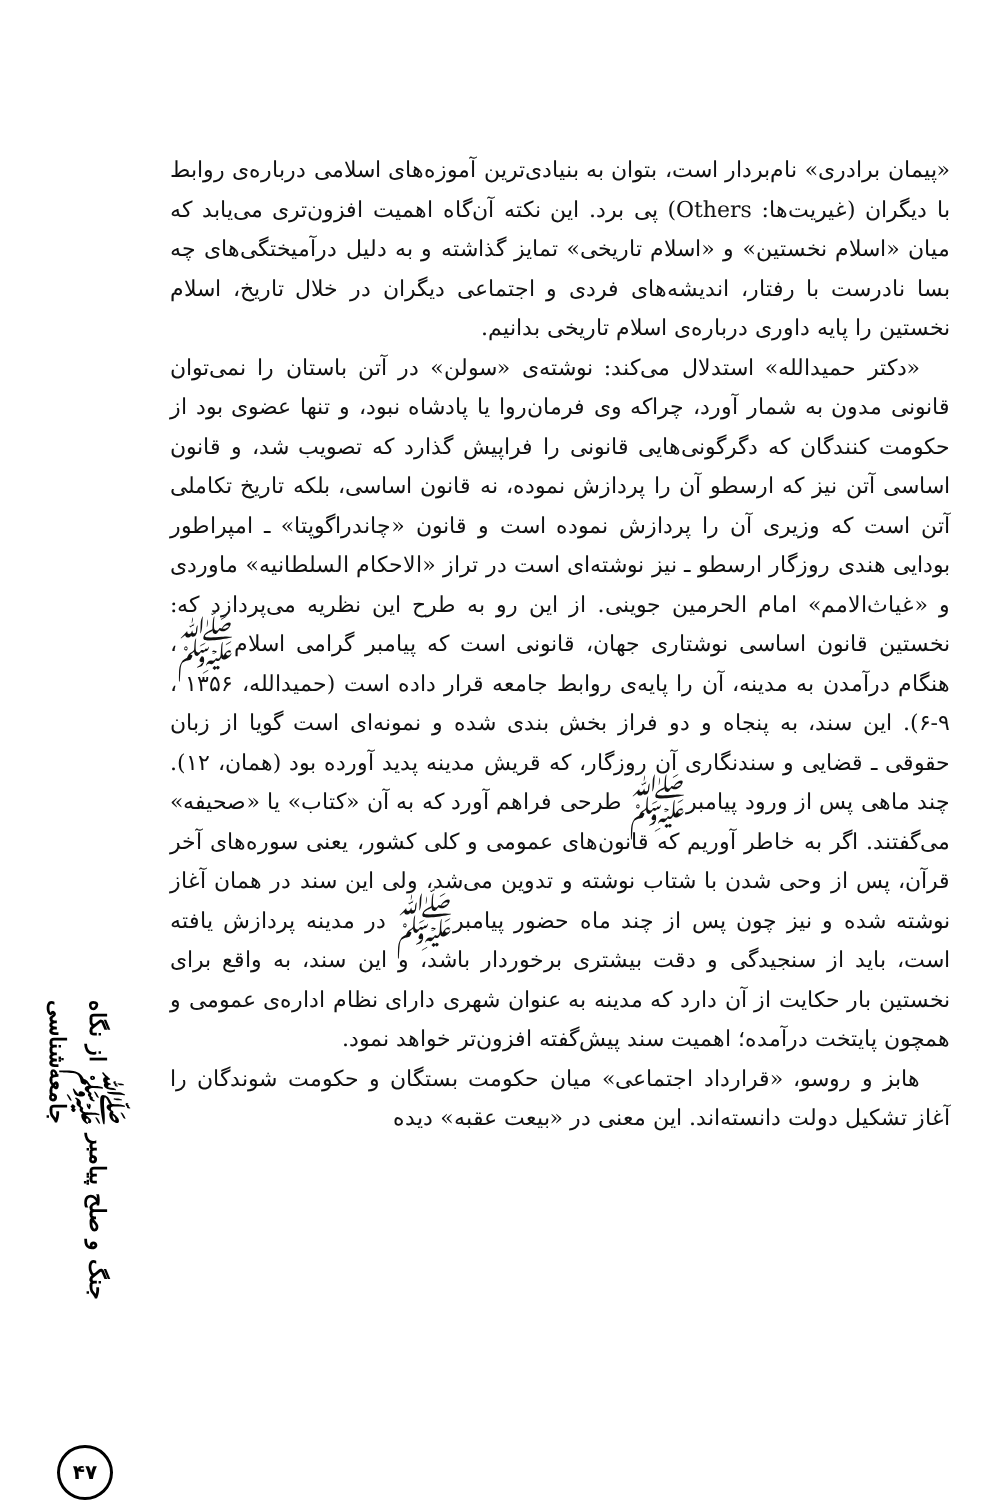جنگ و صلح پیامبر ﷺ از نگاه جامعه‌شناسی
۴۷
«پیمان برادری» نام‌بردار است، بتوان به بنیادی‌ترین آموزه‌های اسلامی درباره‌ی روابط با دیگران (غیریت‌ها: Others) پی برد. این نکته آن‌گاه اهمیت افزون‌تری می‌یابد که میان «اسلام نخستین» و «اسلام تاریخی» تمایز گذاشته و به دلیل درآمیختگی‌های چه بسا نادرست با رفتار، اندیشه‌های فردی و اجتماعی دیگران در خلال تاریخ، اسلام نخستین را پایه داوری درباره‌ی اسلام تاریخی بدانیم.
«دکتر حمیدالله» استدلال می‌کند: نوشته‌ی «سولن» در آتن باستان را نمی‌توان قانونی مدون به شمار آورد، چراکه وی فرمان‌روا یا پادشاه نبود، و تنها عضوی بود از حکومت کنندگان که دگرگونی‌هایی قانونی را فراپیش گذارد که تصویب شد، و قانون اساسی آتن نیز که ارسطو آن را پردازش نموده، نه قانون اساسی، بلکه تاریخ تکاملی آتن است که وزیری آن را پردازش نموده است و قانون «چاندراگوپتا» ـ امپراطور بودایی هندی روزگار ارسطو ـ نیز نوشته‌ای است در تراز «الاحکام السلطانیه» ماوردی و «غیاث‌الامم» امام الحرمین جوینی. از این رو به طرح این نظریه می‌پردازد که: نخستین قانون اساسی نوشتاری جهان، قانونی است که پیامبر گرامی اسلامﷺ، هنگام درآمدن به مدینه، آن را پایه‌ی روابط جامعه قرار داده است (حمیدالله، ۱۳۵۶ ، ۹-۶). این سند، به پنجاه و دو فراز بخش بندی شده و نمونه‌ای است گویا از زبان حقوقی ـ قضایی و سندنگاری آن روزگار، که قریش مدینه پدید آورده بود (همان، ۱۲). چند ماهی پس از ورود پیامبرﷺ طرحی فراهم آورد که به آن «کتاب» یا «صحیفه» می‌گفتند. اگر به خاطر آوریم که قانون‌های عمومی و کلی کشور، یعنی سوره‌های آخر قرآن، پس از وحی شدن با شتاب نوشته و تدوین می‌شد، ولی این سند در همان آغاز نوشته شده و نیز چون پس از چند ماه حضور پیامبرﷺ در مدینه پردازش یافته است، باید از سنجیدگی و دقت بیشتری برخوردار باشد، و این سند، به واقع برای نخستین بار حکایت از آن دارد که مدینه به عنوان شهری دارای نظام اداره‌ی عمومی و همچون پایتخت درآمده؛ اهمیت سند پیش‌گفته افزون‌تر خواهد نمود.
هابز و روسو، «قرارداد اجتماعی» میان حکومت بستگان و حکومت شوندگان را آغاز تشکیل دولت دانسته‌اند. این معنی در «بیعت عقبه» دیده